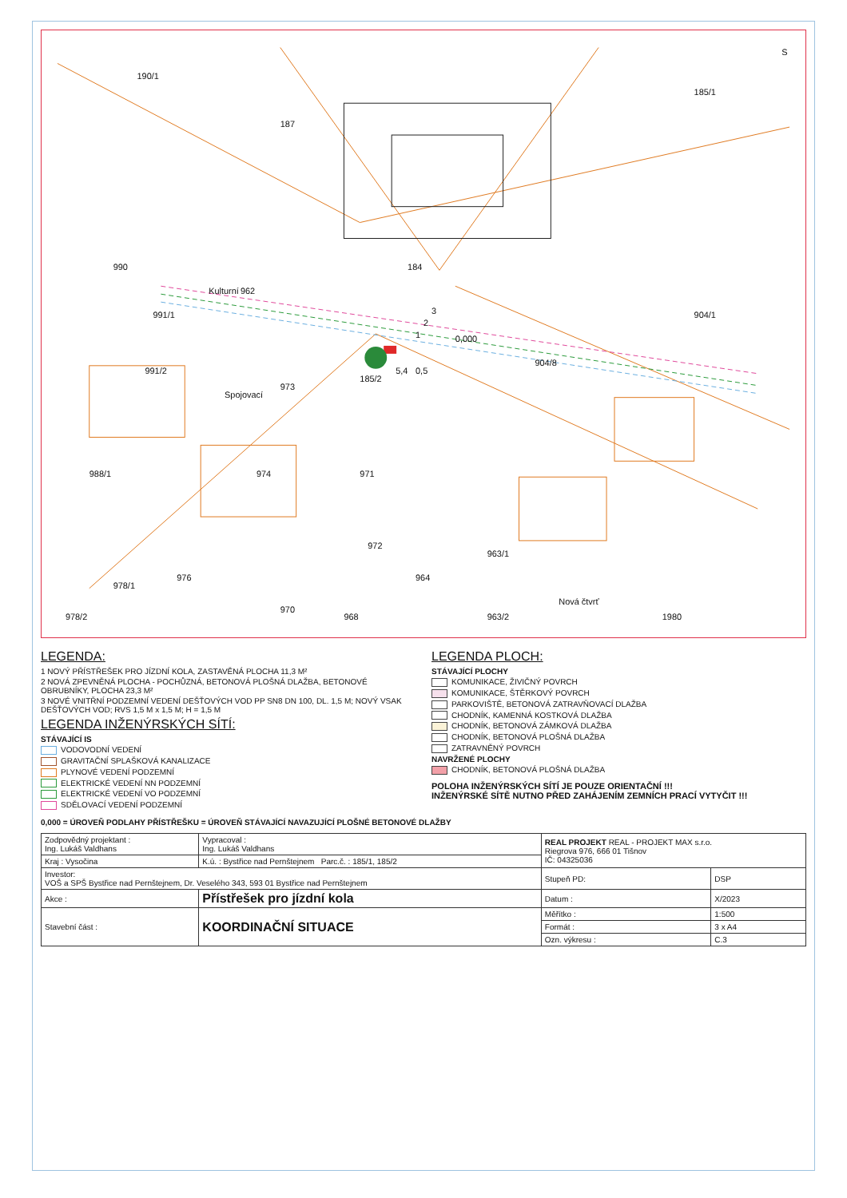190/1
187
185/1
184
962
Kulturní
904/1
904/8
991/1
990
991/2
Spojovací
988/1
973
974
971
972
978/1
976
970
964
963/1
963/2
Nová čtvrť
1980
978/2
968
1
2
3
0,000
5,4
0,5
185/2
S
LEGENDA:
1 NOVÝ PŘÍSTŘEŠEK PRO JÍZDNÍ KOLA, ZASTAVĚNÁ PLOCHA 11,3 M²
2 NOVÁ ZPEVNĚNÁ PLOCHA - POCHŮZNÁ, BETONOVÁ PLOŠNÁ DLAŽBA, BETONOVÉ OBRUBNÍKY, PLOCHA 23,3 M²
3 NOVÉ VNITŘNÍ PODZEMNÍ VEDENÍ DEŠŤOVÝCH VOD PP SN8 DN 100, DL. 1,5 M; NOVÝ VSAK DEŠŤOVÝCH VOD; RVS 1,5 M x 1,5 M; H = 1,5 M
LEGENDA INŽENÝRSKÝCH SÍTÍ:
STÁVAJÍCÍ IS
VODOVODNÍ VEDENÍ
GRAVITAČNÍ SPLAŠKOVÁ KANALIZACE
PLYNOVÉ VEDENÍ PODZEMNÍ
ELEKTRICKÉ VEDENÍ NN PODZEMNÍ
ELEKTRICKÉ VEDENÍ VO PODZEMNÍ
SDĚLOVACÍ VEDENÍ PODZEMNÍ
LEGENDA PLOCH:
STÁVAJÍCÍ PLOCHY
KOMUNIKACE, ŽIVIČNÝ POVRCH
KOMUNIKACE, ŠTĚRKOVÝ POVRCH
PARKOVIŠTĚ, BETONOVÁ ZATRAVŇOVACÍ DLAŽBA
CHODNÍK, KAMENNÁ KOSTKOVÁ DLAŽBA
CHODNÍK, BETONOVÁ ZÁMKOVÁ DLAŽBA
CHODNÍK, BETONOVÁ PLOŠNÁ DLAŽBA
ZATRAVNĚNÝ POVRCH
NAVRŽENÉ PLOCHY
CHODNÍK, BETONOVÁ PLOŠNÁ DLAŽBA
POLOHA INŽENÝRSKÝCH SÍTÍ JE POUZE ORIENTAČNÍ !!!
INŽENÝRSKÉ SÍTĚ NUTNO PŘED ZAHÁJENÍM ZEMNÍCH PRACÍ VYTYČIT !!!
0,000 = ÚROVEŇ PODLAHY PŘÍSTŘEŠKU = ÚROVEŇ STÁVAJÍCÍ NAVAZUJÍCÍ PLOŠNÉ BETONOVÉ DLAŽBY
| Zodpovědný projektant : Ing. Lukáš Valdhans | Vypracoval : Ing. Lukáš Valdhans | REAL PROJEKT REAL - PROJEKT MAX s.r.o. Riegrova 976, 666 01 Tišnov IČ: 04325036 | |
| Kraj : Vysočina | K.ú. : Bystřice nad Pernštejnem Parc.č. : 185/1, 185/2 | | |
| Investor: VOŠ a SPŠ Bystřice nad Pernštejnem, Dr. Veselého 343, 593 01 Bystřice nad Pernštejnem | | Stupeň PD: | DSP |
| Akce : | Přístřešek pro jízdní kola | Datum : | X/2023 |
| Stavební část : | KOORDINAČNÍ SITUACE | Měřítko : | 1:500 |
| | | Formát : | 3 x A4 |
| | | Ozn. výkresu : | C.3 |